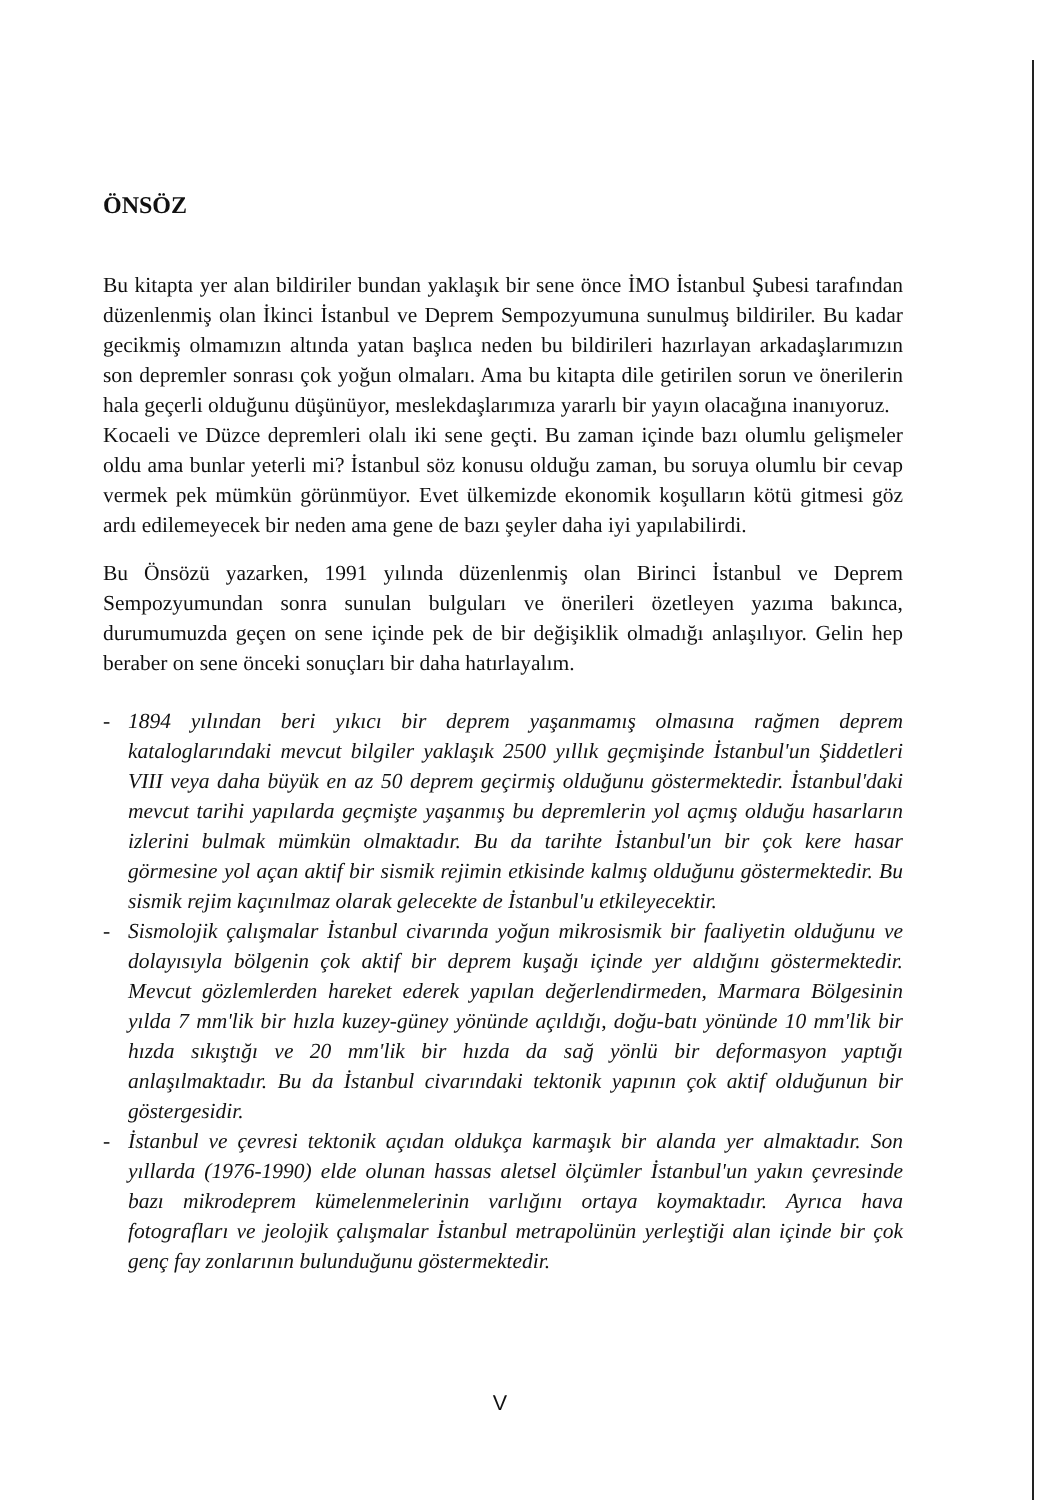ÖNSÖZ
Bu kitapta yer alan bildiriler bundan yaklaşık bir sene önce İMO İstanbul Şubesi tarafından düzenlenmiş olan İkinci İstanbul ve Deprem Sempozyumuna sunulmuş bildiriler. Bu kadar gecikmiş olmamızın altında yatan başlıca neden bu bildirileri hazırlayan arkadaşlarımızın son depremler sonrası çok yoğun olmaları. Ama bu kitapta dile getirilen sorun ve önerilerin hala geçerli olduğunu düşünüyor, meslekdaşlarımıza yararlı bir yayın olacağına inanıyoruz.
Kocaeli ve Düzce depremleri olalı iki sene geçti. Bu zaman içinde bazı olumlu gelişmeler oldu ama bunlar yeterli mi? İstanbul söz konusu olduğu zaman, bu soruya olumlu bir cevap vermek pek mümkün görünmüyor. Evet ülkemizde ekonomik koşulların kötü gitmesi göz ardı edilemeyecek bir neden ama gene de bazı şeyler daha iyi yapılabilirdi.
Bu Önsözü yazarken, 1991 yılında düzenlenmiş olan Birinci İstanbul ve Deprem Sempozyumundan sonra sunulan bulguları ve önerileri özetleyen yazıma bakınca, durumumuzda geçen on sene içinde pek de bir değişiklik olmadığı anlaşılıyor. Gelin hep beraber on sene önceki sonuçları bir daha hatırlayalım.
- 1894 yılından beri yıkıcı bir deprem yaşanmamış olmasına rağmen deprem kataloglarındaki mevcut bilgiler yaklaşık 2500 yıllık geçmişinde İstanbul'un Şiddetleri VIII veya daha büyük en az 50 deprem geçirmiş olduğunu göstermektedir. İstanbul'daki mevcut tarihi yapılarda geçmişte yaşanmış bu depremlerin yol açmış olduğu hasarların izlerini bulmak mümkün olmaktadır. Bu da tarihte İstanbul'un bir çok kere hasar görmesine yol açan aktif bir sismik rejimin etkisinde kalmış olduğunu göstermektedir. Bu sismik rejim kaçınılmaz olarak gelecekte de İstanbul'u etkileyecektir.
- Sismolojik çalışmalar İstanbul civarında yoğun mikrosismik bir faaliyetin olduğunu ve dolayısıyla bölgenin çok aktif bir deprem kuşağı içinde yer aldığını göstermektedir. Mevcut gözlemlerden hareket ederek yapılan değerlendirmeden, Marmara Bölgesinin yılda 7 mm'lik bir hızla kuzey-güney yönünde açıldığı, doğu-batı yönünde 10 mm'lik bir hızda sıkıştığı ve 20 mm'lik bir hızda da sağ yönlü bir deformasyon yaptığı anlaşılmaktadır. Bu da İstanbul civarındaki tektonik yapının çok aktif olduğunun bir göstergesidir.
- İstanbul ve çevresi tektonik açıdan oldukça karmaşık bir alanda yer almaktadır. Son yıllarda (1976-1990) elde olunan hassas aletsel ölçümler İstanbul'un yakın çevresinde bazı mikrodeprem kümelenmelerinin varlığını ortaya koymaktadır. Ayrıca hava fotografları ve jeolojik çalışmalar İstanbul metrapolünün yerleştiği alan içinde bir çok genç fay zonlarının bulunduğunu göstermektedir.
V